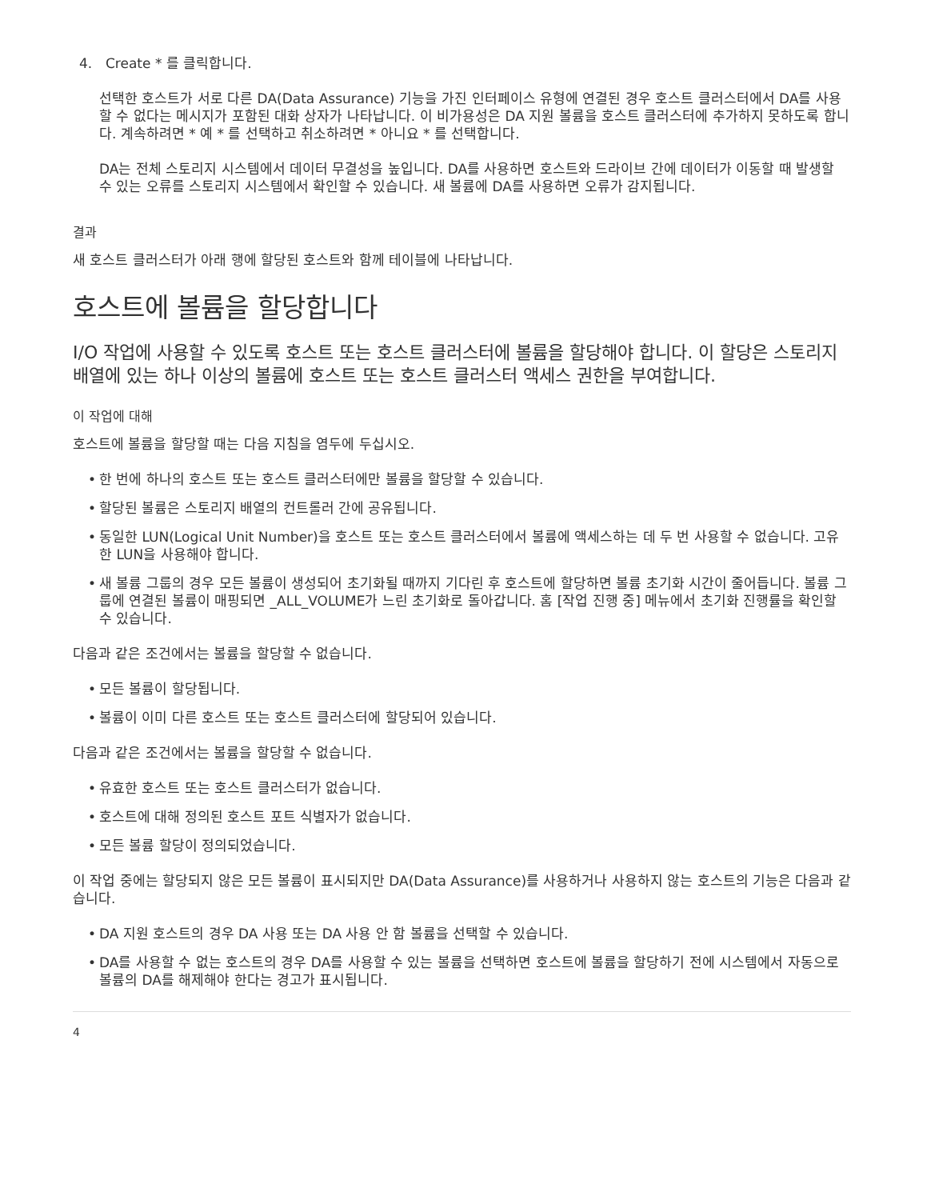4. Create * 를 클릭합니다.
선택한 호스트가 서로 다른 DA(Data Assurance) 기능을 가진 인터페이스 유형에 연결된 경우 호스트 클러스터에서 DA를 사용할 수 없다는 메시지가 포함된 대화 상자가 나타납니다. 이 비가용성은 DA 지원 볼륨을 호스트 클러스터에 추가하지 못하도록 합니다. 계속하려면 * 예 * 를 선택하고 취소하려면 * 아니요 * 를 선택합니다.
DA는 전체 스토리지 시스템에서 데이터 무결성을 높입니다. DA를 사용하면 호스트와 드라이브 간에 데이터가 이동할 때 발생할 수 있는 오류를 스토리지 시스템에서 확인할 수 있습니다. 새 볼륨에 DA를 사용하면 오류가 감지됩니다.
결과
새 호스트 클러스터가 아래 행에 할당된 호스트와 함께 테이블에 나타납니다.
호스트에 볼륨을 할당합니다
I/O 작업에 사용할 수 있도록 호스트 또는 호스트 클러스터에 볼륨을 할당해야 합니다. 이 할당은 스토리지 배열에 있는 하나 이상의 볼륨에 호스트 또는 호스트 클러스터 액세스 권한을 부여합니다.
이 작업에 대해
호스트에 볼륨을 할당할 때는 다음 지침을 염두에 두십시오.
• 한 번에 하나의 호스트 또는 호스트 클러스터에만 볼륨을 할당할 수 있습니다.
• 할당된 볼륨은 스토리지 배열의 컨트롤러 간에 공유됩니다.
• 동일한 LUN(Logical Unit Number)을 호스트 또는 호스트 클러스터에서 볼륨에 액세스하는 데 두 번 사용할 수 없습니다. 고유한 LUN을 사용해야 합니다.
• 새 볼륨 그룹의 경우 모든 볼륨이 생성되어 초기화될 때까지 기다린 후 호스트에 할당하면 볼륨 초기화 시간이 줄어듭니다. 볼륨 그룹에 연결된 볼륨이 매핑되면 _ALL_VOLUME가 느린 초기화로 돌아갑니다. 홈 [작업 진행 중] 메뉴에서 초기화 진행률을 확인할 수 있습니다.
다음과 같은 조건에서는 볼륨을 할당할 수 없습니다.
• 모든 볼륨이 할당됩니다.
• 볼륨이 이미 다른 호스트 또는 호스트 클러스터에 할당되어 있습니다.
다음과 같은 조건에서는 볼륨을 할당할 수 없습니다.
• 유효한 호스트 또는 호스트 클러스터가 없습니다.
• 호스트에 대해 정의된 호스트 포트 식별자가 없습니다.
• 모든 볼륨 할당이 정의되었습니다.
이 작업 중에는 할당되지 않은 모든 볼륨이 표시되지만 DA(Data Assurance)를 사용하거나 사용하지 않는 호스트의 기능은 다음과 같습니다.
• DA 지원 호스트의 경우 DA 사용 또는 DA 사용 안 함 볼륨을 선택할 수 있습니다.
• DA를 사용할 수 없는 호스트의 경우 DA를 사용할 수 있는 볼륨을 선택하면 호스트에 볼륨을 할당하기 전에 시스템에서 자동으로 볼륨의 DA를 해제해야 한다는 경고가 표시됩니다.
4